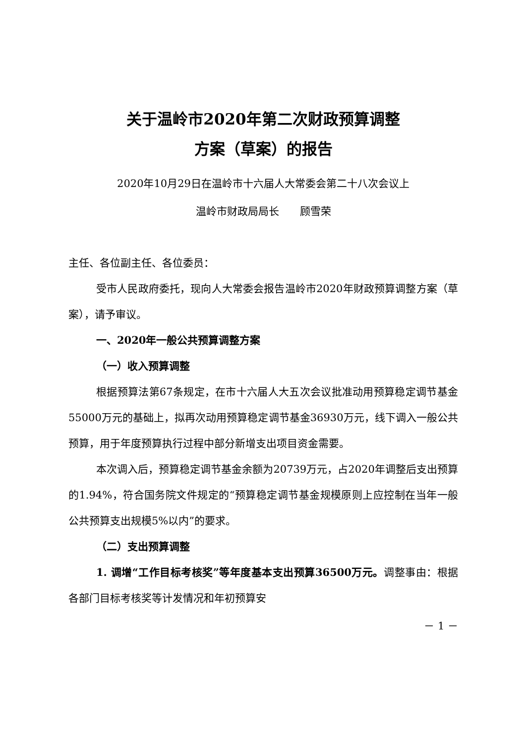关于温岭市2020年第二次财政预算调整
方案（草案）的报告
2020年10月29日在温岭市十六届人大常委会第二十八次会议上
温岭市财政局局长　　顾雪荣
主任、各位副主任、各位委员：
受市人民政府委托，现向人大常委会报告温岭市2020年财政预算调整方案（草案），请予审议。
一、2020年一般公共预算调整方案
（一）收入预算调整
根据预算法第67条规定，在市十六届人大五次会议批准动用预算稳定调节基金55000万元的基础上，拟再次动用预算稳定调节基金36930万元，线下调入一般公共预算，用于年度预算执行过程中部分新增支出项目资金需要。
本次调入后，预算稳定调节基金余额为20739万元，占2020年调整后支出预算的1.94%，符合国务院文件规定的“预算稳定调节基金规模原则上应控制在当年一般公共预算支出规模5%以内”的要求。
（二）支出预算调整
1. 调增“工作目标考核奖”等年度基本支出预算36500万元。调整事由：根据各部门目标考核奖等计发情况和年初预算安
－ 1 －